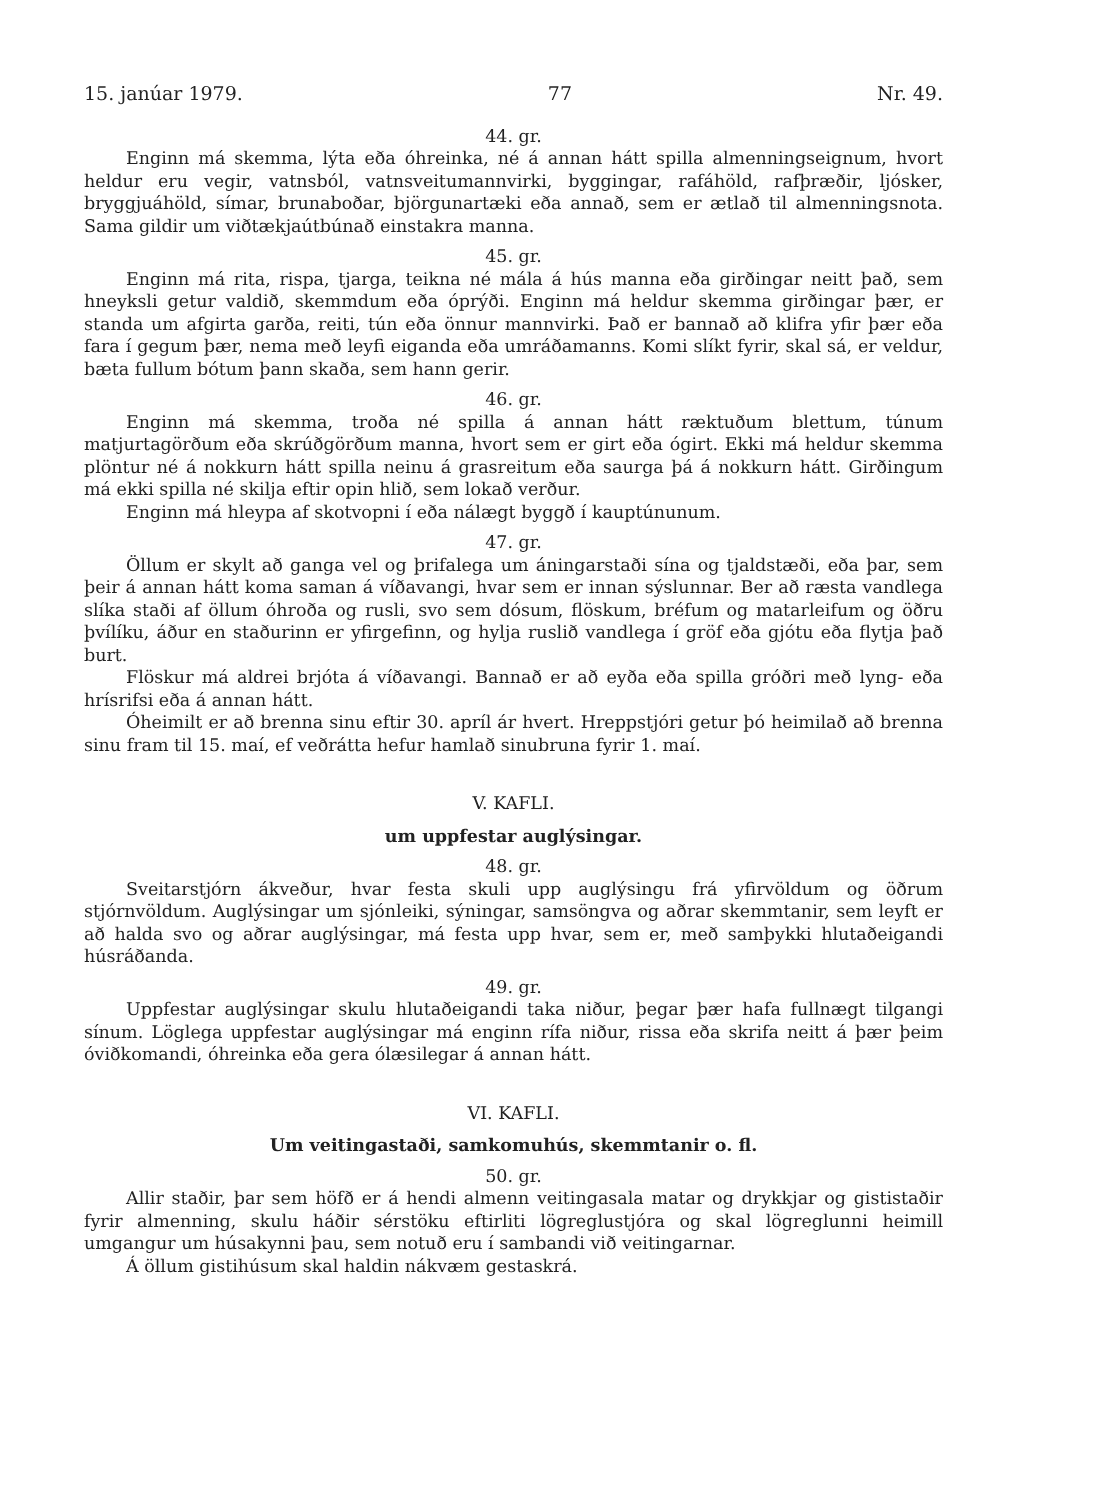15. janúar 1979. 77 Nr. 49.
44. gr.
Enginn má skemma, lýta eða óhreinka, né á annan hátt spilla almenningseignum, hvort heldur eru vegir, vatnsból, vatnsveitumannvirki, byggingar, rafáhöld, rafþræðir, ljósker, bryggjuáhöld, símar, brunaboðar, björgunartæki eða annað, sem er ætlað til almenningsnota. Sama gildir um viðtækjaútbúnað einstakra manna.
45. gr.
Enginn má rita, rispa, tjarga, teikna né mála á hús manna eða girðingar neitt það, sem hneyksli getur valdið, skemmdum eða óprýði. Enginn má heldur skemma girðingar þær, er standa um afgirta garða, reiti, tún eða önnur mannvirki. Það er bannað að klifra yfir þær eða fara í gegum þær, nema með leyfi eiganda eða umráðamanns. Komi slíkt fyrir, skal sá, er veldur, bæta fullum bótum þann skaða, sem hann gerir.
46. gr.
Enginn má skemma, troða né spilla á annan hátt ræktuðum blettum, túnum matjurtagörðum eða skrúðgörðum manna, hvort sem er girt eða ógirt. Ekki má heldur skemma plöntur né á nokkurn hátt spilla neinu á grasreitum eða saurga þá á nokkurn hátt. Girðingum má ekki spilla né skilja eftir opin hlið, sem lokað verður.
Enginn má hleypa af skotvopni í eða nálægt byggð í kauptúnunum.
47. gr.
Öllum er skylt að ganga vel og þrifalega um áningarstaði sína og tjaldstæði, eða þar, sem þeir á annan hátt koma saman á víðavangi, hvar sem er innan sýslunnar. Ber að ræsta vandlega slíka staði af öllum óhroða og rusli, svo sem dósum, flöskum, bréfum og matarleifum og öðru þvílíku, áður en staðurinn er yfirgefinn, og hylja ruslið vandlega í gröf eða gjótu eða flytja það burt.
Flöskur má aldrei brjóta á víðavangi. Bannað er að eyða eða spilla gróðri með lyng- eða hrísrifsi eða á annan hátt.
Óheimilt er að brenna sinu eftir 30. apríl ár hvert. Hreppstjóri getur þó heimilað að brenna sinu fram til 15. maí, ef veðrátta hefur hamlað sinubruna fyrir 1. maí.
V. KAFLI.
um uppfestar auglýsingar.
48. gr.
Sveitarstjórn ákveður, hvar festa skuli upp auglýsingu frá yfirvöldum og öðrum stjórnvöldum. Auglýsingar um sjónleiki, sýningar, samsöngva og aðrar skemmtanir, sem leyft er að halda svo og aðrar auglýsingar, má festa upp hvar, sem er, með samþykki hlutaðeigandi húsráðanda.
49. gr.
Uppfestar auglýsingar skulu hlutaðeigandi taka niður, þegar þær hafa fullnægt tilgangi sínum. Löglega uppfestar auglýsingar má enginn rífa niður, rissa eða skrifa neitt á þær þeim óviðkomandi, óhreinka eða gera ólæsilegar á annan hátt.
VI. KAFLI.
Um veitingastaði, samkomuhús, skemmtanir o. fl.
50. gr.
Allir staðir, þar sem höfð er á hendi almenn veitingasala matar og drykkjar og gististaðir fyrir almenning, skulu háðir sérstöku eftirliti lögreglustjóra og skal lögreglunni heimill umgangur um húsakynni þau, sem notuð eru í sambandi við veitingarnar.
Á öllum gistihúsum skal haldin nákvæm gestaskrá.